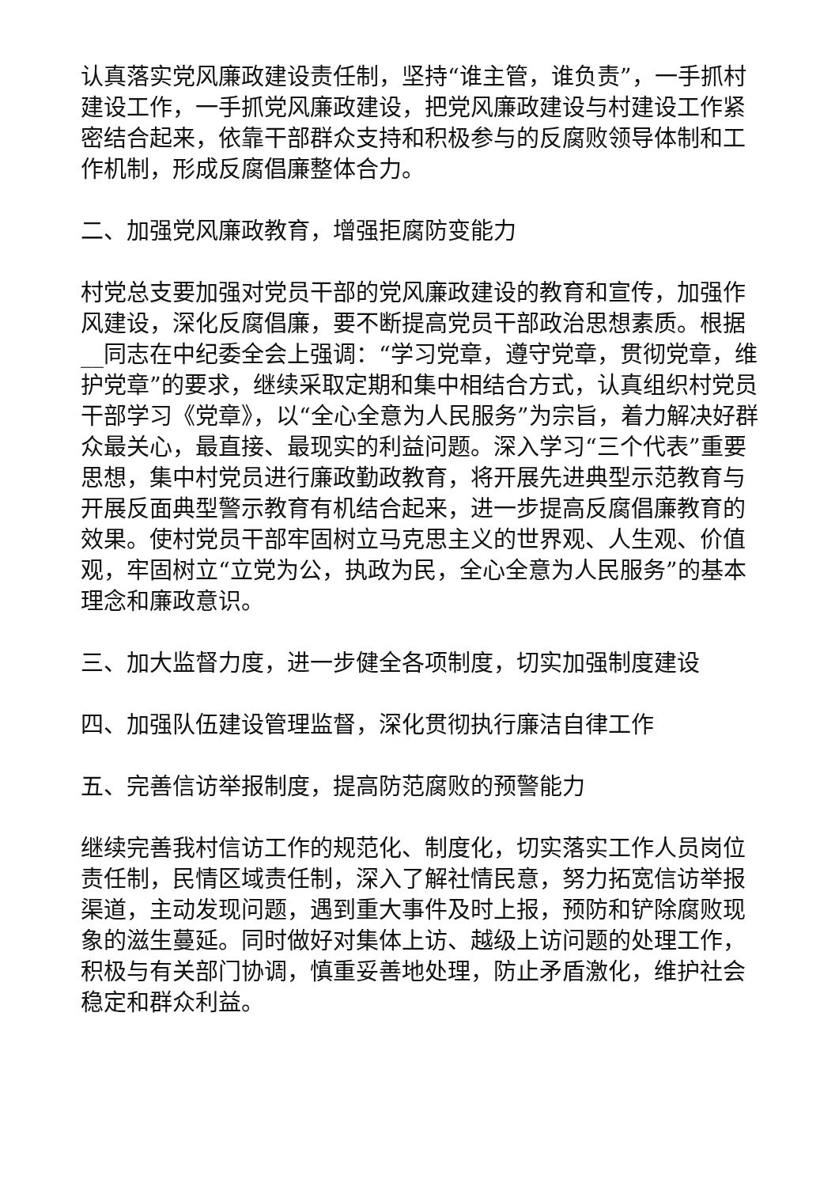认真落实党风廉政建设责任制，坚持“谁主管，谁负责”，一手抓村建设工作，一手抓党风廉政建设，把党风廉政建设与村建设工作紧密结合起来，依靠干部群众支持和积极参与的反腐败领导体制和工作机制，形成反腐倡廉整体合力。
二、加强党风廉政教育，增强拒腐防变能力
村党总支要加强对党员干部的党风廉政建设的教育和宣传，加强作风建设，深化反腐倡廉，要不断提高党员干部政治思想素质。根据__同志在中纪委全会上强调：“学习党章，遵守党章，贯彻党章，维护党章”的要求，继续采取定期和集中相结合方式，认真组织村党员干部学习《党章》，以“全心全意为人民服务”为宗旨，着力解决好群众最关心，最直接、最现实的利益问题。深入学习“三个代表”重要思想，集中村党员进行廉政勤政教育，将开展先进典型示范教育与开展反面典型警示教育有机结合起来，进一步提高反腐倡廉教育的效果。使村党员干部牢固树立马克思主义的世界观、人生观、价值观，牢固树立“立党为公，执政为民，全心全意为人民服务”的基本理念和廉政意识。
三、加大监督力度，进一步健全各项制度，切实加强制度建设
四、加强队伍建设管理监督，深化贯彻执行廉洁自律工作
五、完善信访举报制度，提高防范腐败的预警能力
继续完善我村信访工作的规范化、制度化，切实落实工作人员岗位责任制，民情区域责任制，深入了解社情民意，努力拓宽信访举报渠道，主动发现问题，遇到重大事件及时上报，预防和铲除腐败现象的滋生蔓延。同时做好对集体上访、越级上访问题的处理工作，积极与有关部门协调，慎重妥善地处理，防止矛盾激化，维护社会稳定和群众利益。